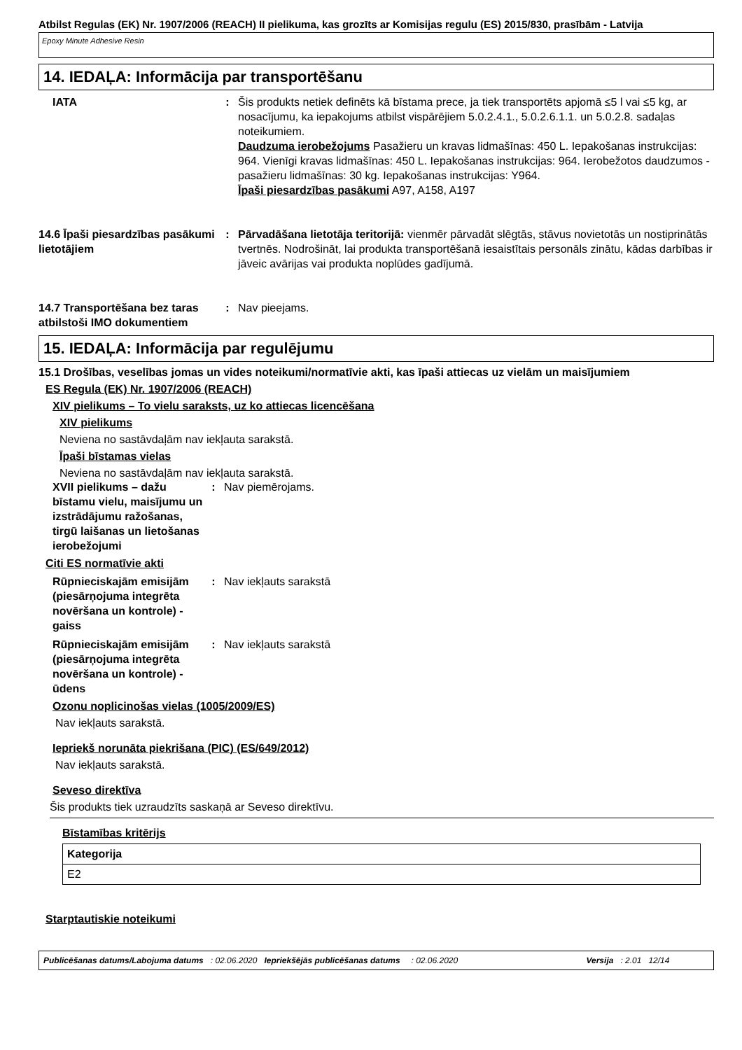Atbilst Regulas (EK) Nr. 1907/2006 (REACH) II pielikuma, kas grozīts ar Komisijas regulu (ES) 2015/830, prasībām - Latvija
Epoxy Minute Adhesive Resin
14. IEDAĻA: Informācija par transportēšanu
| IATA | : | Šis produkts netiek definēts kā bīstama prece, ja tiek transportēts apjomā ≤5 l vai ≤5 kg, ar nosacījumu, ka iepakojums atbilst vispārējiem 5.0.2.4.1., 5.0.2.6.1.1. un 5.0.2.8. sadaļas noteikumiem. Daudzuma ierobežojums Pasažieru un kravas lidmašīnas: 450 L. Iepakošanas instrukcijas: 964. Vienīgi kravas lidmašīnas: 450 L. Iepakošanas instrukcijas: 964. Ierobežotos daudzumos - pasažieru lidmašīnas: 30 kg. Iepakošanas instrukcijas: Y964. Īpaši piesardzības pasākumi A97, A158, A197 |
| 14.6 Īpaši piesardzības pasākumi lietotājiem | : | Pārvadāšana lietotāja teritorijā: vienmēr pārvadāt slēgtās, stāvus novietotās un nostiprinātās tvertnēs. Nodrošināt, lai produkta transportēšanā iesaistītais personāls zinātu, kādas darbības ir jāveic avārijas vai produkta noplūdes gadījumā. |
| 14.7 Transportēšana bez taras atbilstoši IMO dokumentiem | : | Nav pieejams. |
15. IEDAĻA: Informācija par regulējumu
15.1 Drošības, veselības jomas un vides noteikumi/normatīvie akti, kas īpaši attiecas uz vielām un maisījumiem
ES Regula (EK) Nr. 1907/2006 (REACH)
XIV pielikums – To vielu saraksts, uz ko attiecas licencēšana
XIV pielikums
Neviena no sastāvdaļām nav iekļauta sarakstā.
Īpaši bīstamas vielas
Neviena no sastāvdaļām nav iekļauta sarakstā.
| XVII pielikums – dažu bīstamu vielu, maisījumu un izstrādājumu ražošanas, tirgū laišanas un lietošanas ierobežojumi | : | Nav piemērojams. |
Citi ES normatīvie akti
| Rūpnieciskajām emisijām (piesārņojuma integrēta novēršana un kontrole) - gaiss | : | Nav iekļauts sarakstā |
| Rūpnieciskajām emisijām (piesārņojuma integrēta novēršana un kontrole) - ūdens | : | Nav iekļauts sarakstā |
Ozonu noplicinošas vielas (1005/2009/ES)
Nav iekļauts sarakstā.
Iepriekš norunāta piekrišana (PIC) (ES/649/2012)
Nav iekļauts sarakstā.
Seveso direktīva
Šis produkts tiek uzraudzīts saskaņā ar Seveso direktīvu.
Bīstamības kritērijs
| Kategorija |
| --- |
| E2 |
Starptautiskie noteikumi
Publicēšanas datums/Labojuma datums : 02.06.2020 Iepriekšējās publicēšanas datums : 02.06.2020 Versija : 2.01 12/14